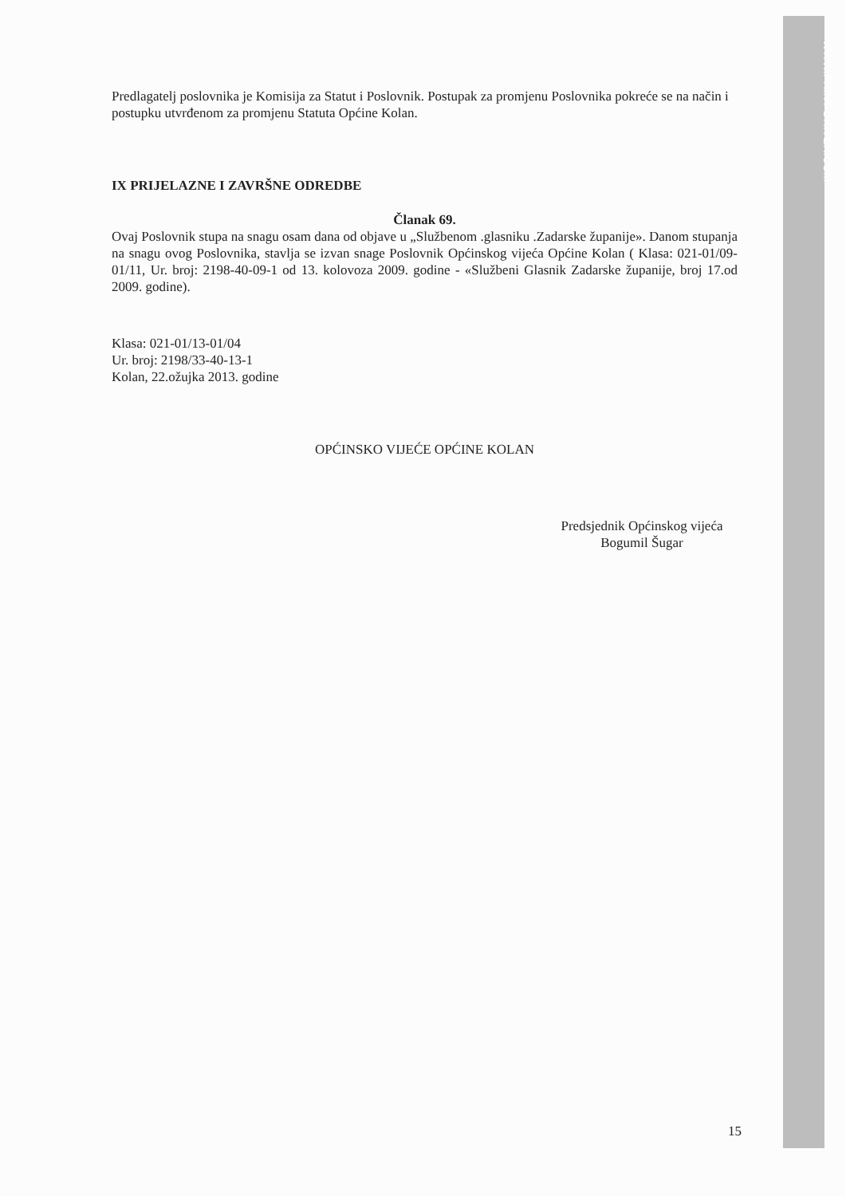WWW.PRINT-DRIVER.COM
Predlagatelj poslovnika je Komisija za Statut i Poslovnik. Postupak za promjenu Poslovnika pokreće se na način i postupku utvrđenom za promjenu Statuta Općine Kolan.
IX PRIJELAZNE I ZAVRŠNE ODREDBE
Članak 69.
Ovaj Poslovnik stupa na snagu osam dana od objave u „Službenom .glasniku .Zadarske županije». Danom stupanja na snagu ovog Poslovnika, stavlja se izvan snage Poslovnik Općinskog vijeća Općine Kolan ( Klasa: 021-01/09-01/11, Ur. broj: 2198-40-09-1 od 13. kolovoza 2009. godine - «Službeni Glasnik Zadarske županije, broj 17.od 2009. godine).
Klasa: 021-01/13-01/04
Ur. broj: 2198/33-40-13-1
Kolan, 22.ožujka 2013. godine
OPĆINSKO VIJEĆE OPĆINE KOLAN
Predsjednik Općinskog vijeća
Bogumil Šugar
15